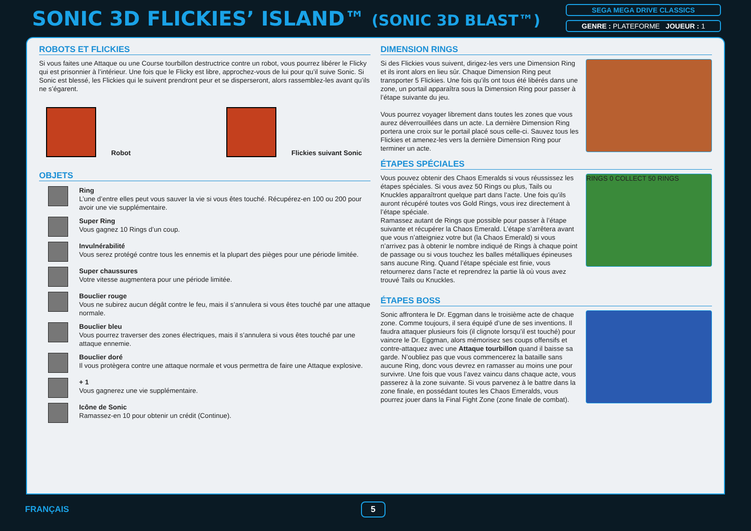SONIC 3D FLICKIES’ ISLAND™ (SONIC 3D BLAST™)
SEGA MEGA DRIVE CLASSICS
GENRE : PLATEFORME JOUEUR : 1
ROBOTS ET FLICKIES
Si vous faites une Attaque ou une Course tourbillon destructrice contre un robot, vous pourrez libérer le Flicky qui est prisonnier à l’intérieur. Une fois que le Flicky est libre, approchez-vous de lui pour qu’il suive Sonic. Si Sonic est blessé, les Flickies qui le suivent prendront peur et se disperseront, alors rassemblez-les avant qu’ils ne s’égarent.
Robot
Flickies suivant Sonic
OBJETS
Ring
L’une d’entre elles peut vous sauver la vie si vous êtes touché. Récupérez-en 100 ou 200 pour avoir une vie supplémentaire.
Super Ring
Vous gagnez 10 Rings d’un coup.
Invulnérabilité
Vous serez protégé contre tous les ennemis et la plupart des pièges pour une période limitée.
Super chaussures
Votre vitesse augmentera pour une période limitée.
Bouclier rouge
Vous ne subirez aucun dégât contre le feu, mais il s’annulera si vous êtes touché par une attaque normale.
Bouclier bleu
Vous pourrez traverser des zones électriques, mais il s’annulera si vous êtes touché par une attaque ennemie.
Bouclier doré
Il vous protègera contre une attaque normale et vous permettra de faire une Attaque explosive.
+ 1
Vous gagnerez une vie supplémentaire.
Icône de Sonic
Ramassez-en 10 pour obtenir un crédit (Continue).
DIMENSION RINGS
Si des Flickies vous suivent, dirigez-les vers une Dimension Ring et ils iront alors en lieu sûr. Chaque Dimension Ring peut transporter 5 Flickies. Une fois qu’ils ont tous été libérés dans une zone, un portail apparaîtra sous la Dimension Ring pour passer à l’étape suivante du jeu.
Vous pourrez voyager librement dans toutes les zones que vous aurez déverrouillées dans un acte. La dernière Dimension Ring portera une croix sur le portail placé sous celle-ci. Sauvez tous les Flickies et amenez-les vers la dernière Dimension Ring pour terminer un acte.
ÉTAPES SPÉCIALES
Vous pouvez obtenir des Chaos Emeralds si vous réussissez les étapes spéciales. Si vous avez 50 Rings ou plus, Tails ou Knuckles apparaîtront quelque part dans l’acte. Une fois qu’ils auront récupéré toutes vos Gold Rings, vous irez directement à l’étape spéciale.
Ramassez autant de Rings que possible pour passer à l’étape suivante et récupérer la Chaos Emerald. L’étape s’arrêtera avant que vous n’atteigniez votre but (la Chaos Emerald) si vous n’arrivez pas à obtenir le nombre indiqué de Rings à chaque point de passage ou si vous touchez les balles métalliques épineuses sans aucune Ring. Quand l’étape spéciale est finie, vous retournerez dans l’acte et reprendrez la partie là où vous avez trouvé Tails ou Knuckles.
RINGS 0 COLLECT 50 RINGS
ÉTAPES BOSS
Sonic affrontera le Dr. Eggman dans le troisième acte de chaque zone. Comme toujours, il sera équipé d’une de ses inventions. Il faudra attaquer plusieurs fois (il clignote lorsqu’il est touché) pour vaincre le Dr. Eggman, alors mémorisez ses coups offensifs et contre-attaquez avec une Attaque tourbillon quand il baisse sa garde. N’oubliez pas que vous commencerez la bataille sans aucune Ring, donc vous devrez en ramasser au moins une pour survivre. Une fois que vous l’avez vaincu dans chaque acte, vous passerez à la zone suivante. Si vous parvenez à le battre dans la zone finale, en possédant toutes les Chaos Emeralds, vous pourrez jouer dans la Final Fight Zone (zone finale de combat).
FRANÇAIS 5